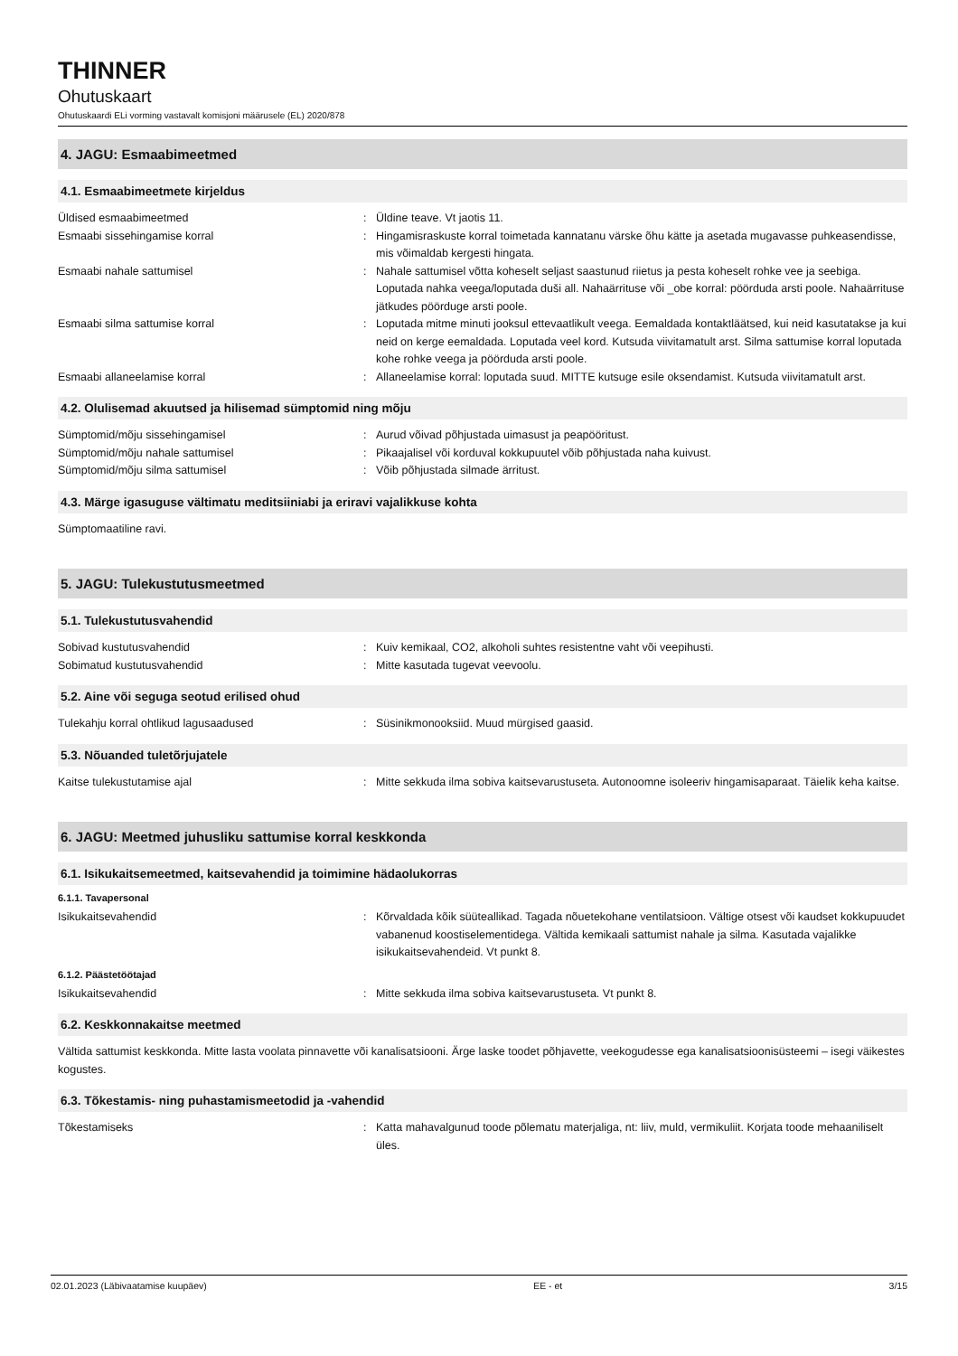THINNER
Ohutuskaart
Ohutuskaardi ELi vorming vastavalt komisjoni määrusele (EL) 2020/878
4. JAGU: Esmaabimeetmed
4.1. Esmaabimeetmete kirjeldus
Üldised esmaabimeetmed : Üldine teave. Vt jaotis 11.
Esmaabi sissehingamise korral : Hingamisraskuste korral toimetada kannatanu värske õhu kätte ja asetada mugavasse puhkeasendisse, mis võimaldab kergesti hingata.
Esmaabi nahale sattumisel : Nahale sattumisel võtta koheselt seljast saastunud riietus ja pesta koheselt rohke vee ja seebiga. Loputada nahka veega/loputada duši all. Nahaärrituse või _obe korral: pöörduda arsti poole. Nahaärrituse jätkudes pöörduge arsti poole.
Esmaabi silma sattumise korral : Loputada mitme minuti jooksul ettevaatlikult veega. Eemaldada kontaktläätsed, kui neid kasutatakse ja kui neid on kerge eemaldada. Loputada veel kord. Kutsuda viivitamatult arst. Silma sattumise korral loputada kohe rohke veega ja pöörduda arsti poole.
Esmaabi allaneelamise korral : Allaneelamise korral: loputada suud. MITTE kutsuge esile oksendamist. Kutsuda viivitamatult arst.
4.2. Olulisemad akuutsed ja hilisemad sümptomid ning mõju
Sümptomid/mõju sissehingamisel : Aurud võivad põhjustada uimasust ja peapööritust.
Sümptomid/mõju nahale sattumisel : Pikaajalisel või korduval kokkupuutel võib põhjustada naha kuivust.
Sümptomid/mõju silma sattumisel : Võib põhjustada silmade ärritust.
4.3. Märge igasuguse vältimatu meditsiiniabi ja eriravi vajalikkuse kohta
Sümptomaatiline ravi.
5. JAGU: Tulekustutusmeetmed
5.1. Tulekustutusvahendid
Sobivad kustutusvahendid : Kuiv kemikaal, CO2, alkoholi suhtes resistentne vaht või veepihusti.
Sobimatud kustutusvahendid : Mitte kasutada tugevat veevoolu.
5.2. Aine või seguga seotud erilised ohud
Tulekahju korral ohtlikud lagusaadused : Süsinikmonooksiid. Muud mürgised gaasid.
5.3. Nõuanded tuletõrjujatele
Kaitse tulekustutamise ajal : Mitte sekkuda ilma sobiva kaitsevarustuseta. Autonoomne isoleeriv hingamisaparaat. Täielik keha kaitse.
6. JAGU: Meetmed juhusliku sattumise korral keskkonda
6.1. Isikukaitsemeetmed, kaitsevahendid ja toimimine hädaolukorras
6.1.1. Tavapersonal
Isikukaitsevahendid : Kõrvaldada kõik süüteallikad. Tagada nõuetekohane ventilatsioon. Vältige otsest või kaudset kokkupuudet vabanenud koostiselementidega. Vältida kemikaali sattumist nahale ja silma. Kasutada vajalikke isikukaitsevahendeid. Vt punkt 8.
6.1.2. Päästetöötajad
Isikukaitsevahendid : Mitte sekkuda ilma sobiva kaitsevarustuseta. Vt punkt 8.
6.2. Keskkonnakaitse meetmed
Vältida sattumist keskkonda. Mitte lasta voolata pinnavette või kanalisatsiooni. Ärge laske toodet põhjavette, veekogudesse ega kanalisatsioonisüsteemi – isegi väikestes kogustes.
6.3. Tõkestamis- ning puhastamismeetodid ja -vahendid
Tõkestamiseks : Katta mahavalgunud toode põlematu materjaliga, nt: liiv, muld, vermikuliit. Korjata toode mehaaniliselt üles.
02.01.2023 (Läbivaatamise kuupäev) EE - et 3/15